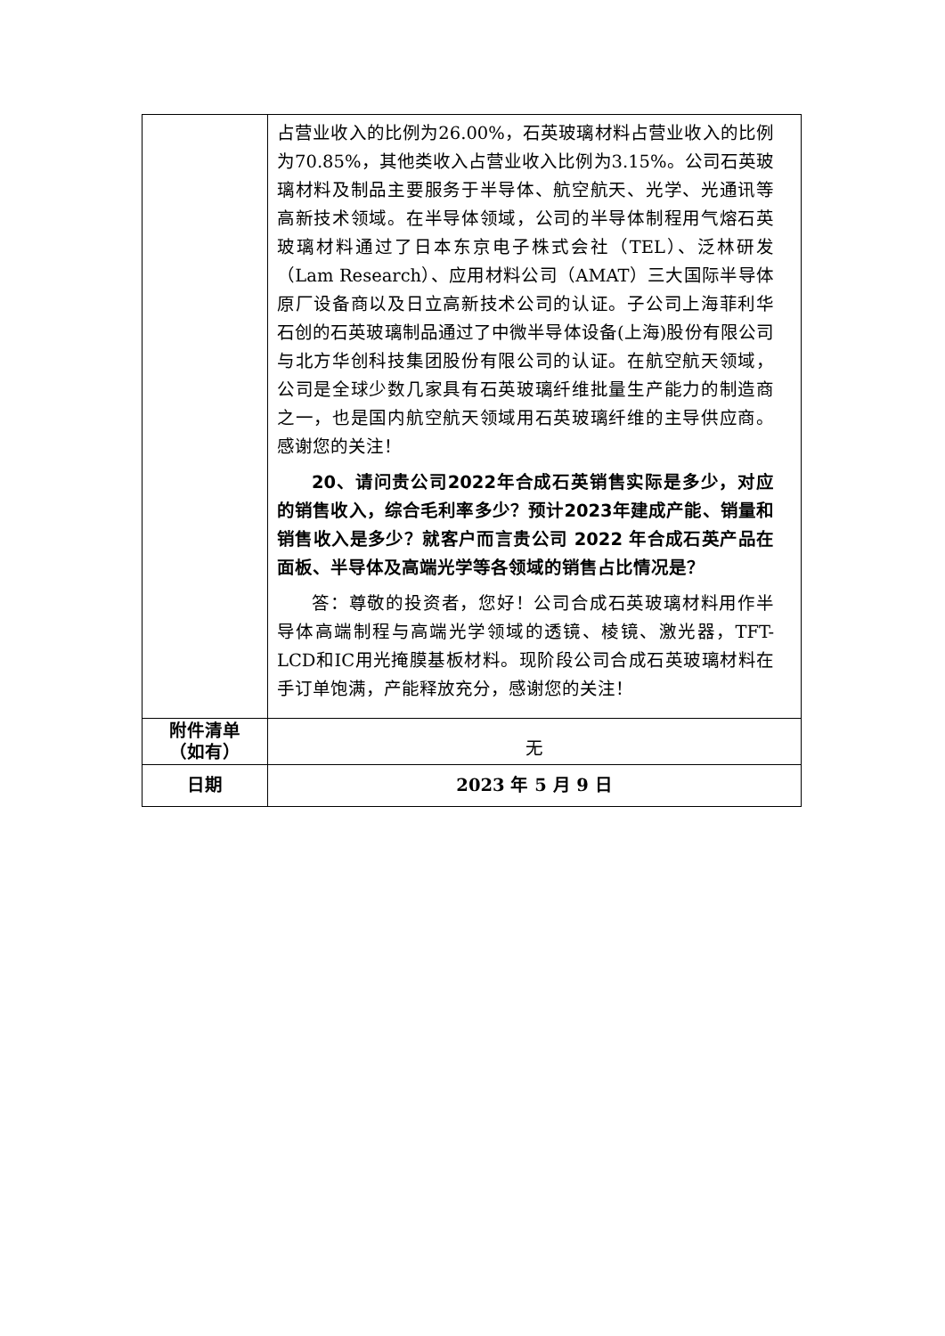| | 占营业收入的比例为26.00%，石英玻璃材料占营业收入的比例为70.85%，其他类收入占营业收入比例为3.15%。公司石英玻璃材料及制品主要服务于半导体、航空航天、光学、光通讯等高新技术领域。在半导体领域，公司的半导体制程用气熔石英玻璃材料通过了日本东京电子株式会社（TEL）、泛林研发（Lam Research）、应用材料公司（AMAT）三大国际半导体原厂设备商以及日立高新技术公司的认证。子公司上海菲利华石创的石英玻璃制品通过了中微半导体设备(上海)股份有限公司与北方华创科技集团股份有限公司的认证。在航空航天领域，公司是全球少数几家具有石英玻璃纤维批量生产能力的制造商之一，也是国内航空航天领域用石英玻璃纤维的主导供应商。感谢您的关注！ 20、请问贵公司2022年合成石英销售实际是多少，对应的销售收入，综合毛利率多少？预计2023年建成产能、销量和销售收入是多少？就客户而言贵公司 2022 年合成石英产品在面板、半导体及高端光学等各领域的销售占比情况是？ 答：尊敬的投资者，您好！公司合成石英玻璃材料用作半导体高端制程与高端光学领域的透镜、棱镜、激光器，TFT-LCD和IC用光掩膜基板材料。现阶段公司合成石英玻璃材料在手订单饱满，产能释放充分，感谢您的关注！ |
| 附件清单 （如有） | 无 |
| 日期 | 2023 年 5 月 9 日 |